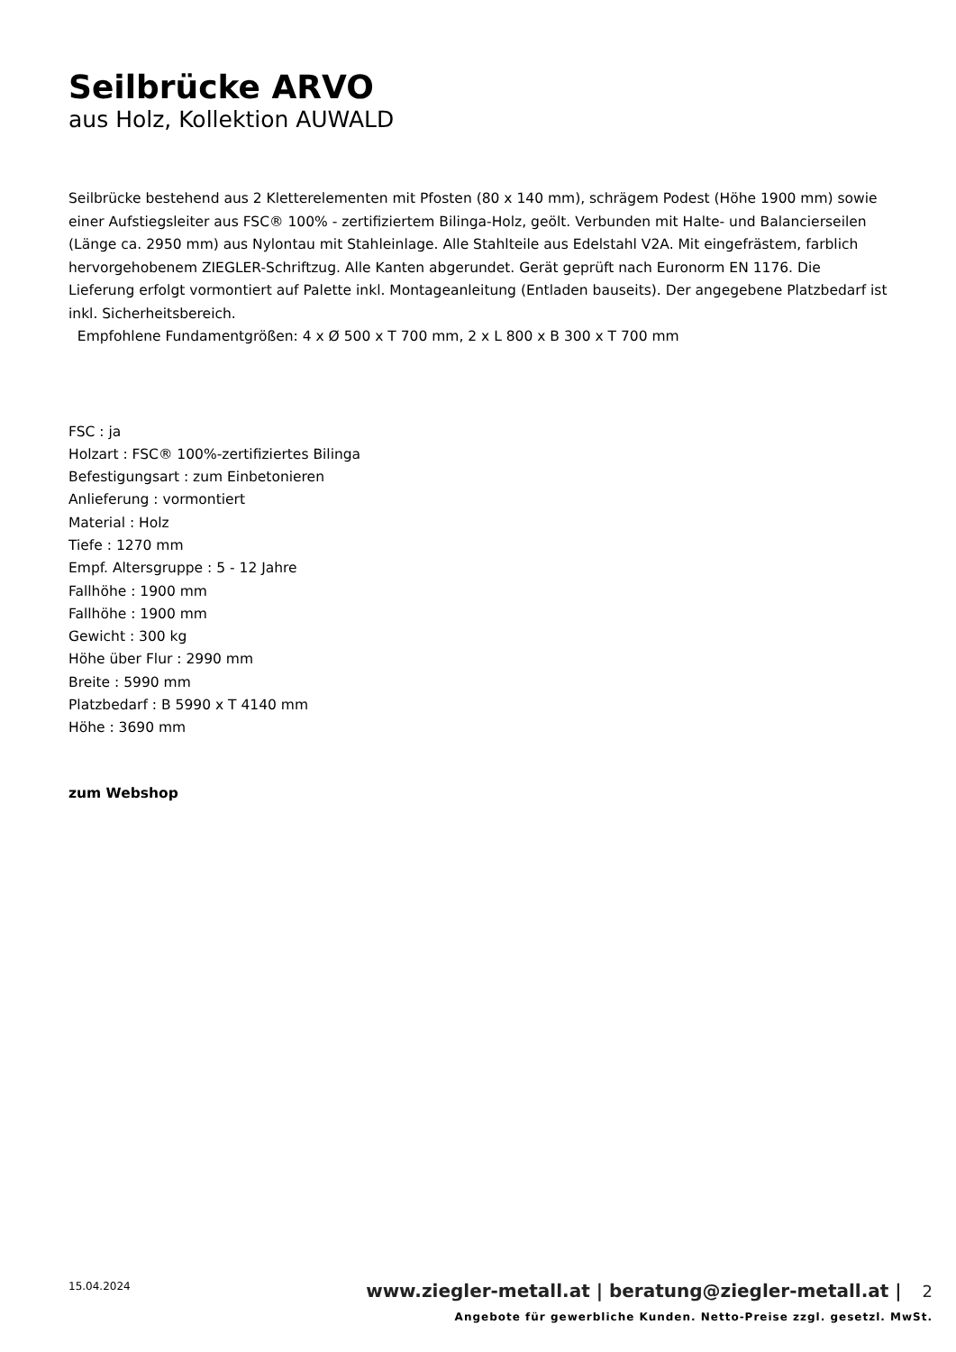Seilbrücke ARVO
aus Holz, Kollektion AUWALD
Seilbrücke bestehend aus 2 Kletterelementen mit Pfosten (80 x 140 mm), schrägem Podest (Höhe 1900 mm) sowie einer Aufstiegsleiter aus FSC® 100% - zertifiziertem Bilinga-Holz, geölt. Verbunden mit Halte- und Balancierseilen (Länge ca. 2950 mm) aus Nylontau mit Stahleinlage. Alle Stahlteile aus Edelstahl V2A. Mit eingefrästem, farblich hervorgehobenem ZIEGLER-Schriftzug. Alle Kanten abgerundet. Gerät geprüft nach Euronorm EN 1176. Die Lieferung erfolgt vormontiert auf Palette inkl. Montageanleitung (Entladen bauseits). Der angegebene Platzbedarf ist inkl. Sicherheitsbereich.
Empfohlene Fundamentgrößen: 4 x Ø 500 x T 700 mm, 2 x L 800 x B 300 x T 700 mm
FSC : ja
Holzart : FSC® 100%-zertifiziertes Bilinga
Befestigungsart : zum Einbetonieren
Anlieferung : vormontiert
Material : Holz
Tiefe : 1270 mm
Empf. Altersgruppe : 5 - 12 Jahre
Fallhöhe : 1900 mm
Fallhöhe : 1900 mm
Gewicht : 300 kg
Höhe über Flur : 2990 mm
Breite : 5990 mm
Platzbedarf : B 5990 x T 4140 mm
Höhe : 3690 mm
zum Webshop
15.04.2024
www.ziegler-metall.at | beratung@ziegler-metall.at | 2
Angebote für gewerbliche Kunden. Netto-Preise zzgl. gesetzl. MwSt.